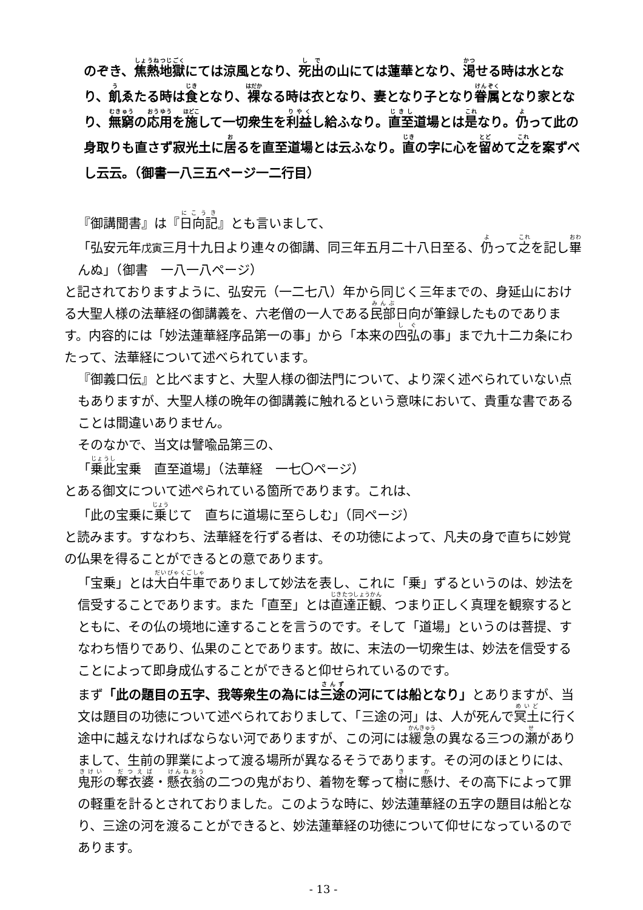のぞき、焦熱地獄にては涼風となり、死出の山にては蓮華となり、渇せる時は水となり、飢ゑたる時は食となり、裸なる時は衣となり、妻となり子となり眷属となり家となり、無窮の応用を施して一切衆生を利益し給ふなり。直至道場とは是なり。仍って此の身取りも直さず寂光土に居るを直至道場とは云ふなり。直の字に心を留めて之を案ずべし云云。（御書一八三五ページ一二行目）
『御講聞書』は『日向記』とも言いまして、
「弘安元年戊寅三月十九日より連々の御講、同三年五月二十八日至る、仍って之を記し畢んぬ」（御書　一八一八ページ）
と記されておりますように、弘安元（一二七八）年から同じく三年までの、身延山における大聖人様の法華経の御講義を、六老僧の一人である民部日向が筆録したものであります。内容的には「妙法蓮華経序品第一の事」から「本来の四弘の事」まで九十二カ条にわたって、法華経について述べられています。
『御義口伝』と比べますと、大聖人様の御法門について、より深く述べられていない点もありますが、大聖人様の晩年の御講義に触れるという意味において、貴重な書であることは間違いありません。
そのなかで、当文は譬喩品第三の、
「乗此宝乗　直至道場」（法華経　一七〇ページ）
とある御文について述ぺられている箇所であります。これは、
「此の宝乗に乗じて　直ちに道場に至らしむ」（同ページ）
と読みます。すなわち、法華経を行ずる者は、その功徳によって、凡夫の身で直ちに妙覚の仏果を得ることができるとの意であります。
「宝乗」とは大白牛車でありまして妙法を表し、これに「乗」ずるというのは、妙法を信受することであります。また「直至」とは直達正観、つまり正しく真理を観察するとともに、その仏の境地に達することを言うのです。そして「道場」というのは菩提、すなわち悟りであり、仏果のことであります。故に、末法の一切衆生は、妙法を信受することによって即身成仏することができると仰せられているのです。
まず「此の題目の五字、我等衆生の為には三途の河にては船となり」とありますが、当文は題目の功徳について述べられておりまして、「三途の河」は、人が死んで冥土に行く途中に越えなければならない河でありますが、この河には緩急の異なる三つの瀬がありまして、生前の罪業によって渡る場所が異なるそうであります。その河のほとりには、鬼形の奪衣婆・懸衣翁の二つの鬼がおり、着物を奪って樹に懸け、その高下によって罪の軽重を計るとされておりました。このような時に、妙法蓮華経の五字の題目は船となり、三途の河を渡ることができると、妙法蓮華経の功徳について仰せになっているのであります。
- 13 -